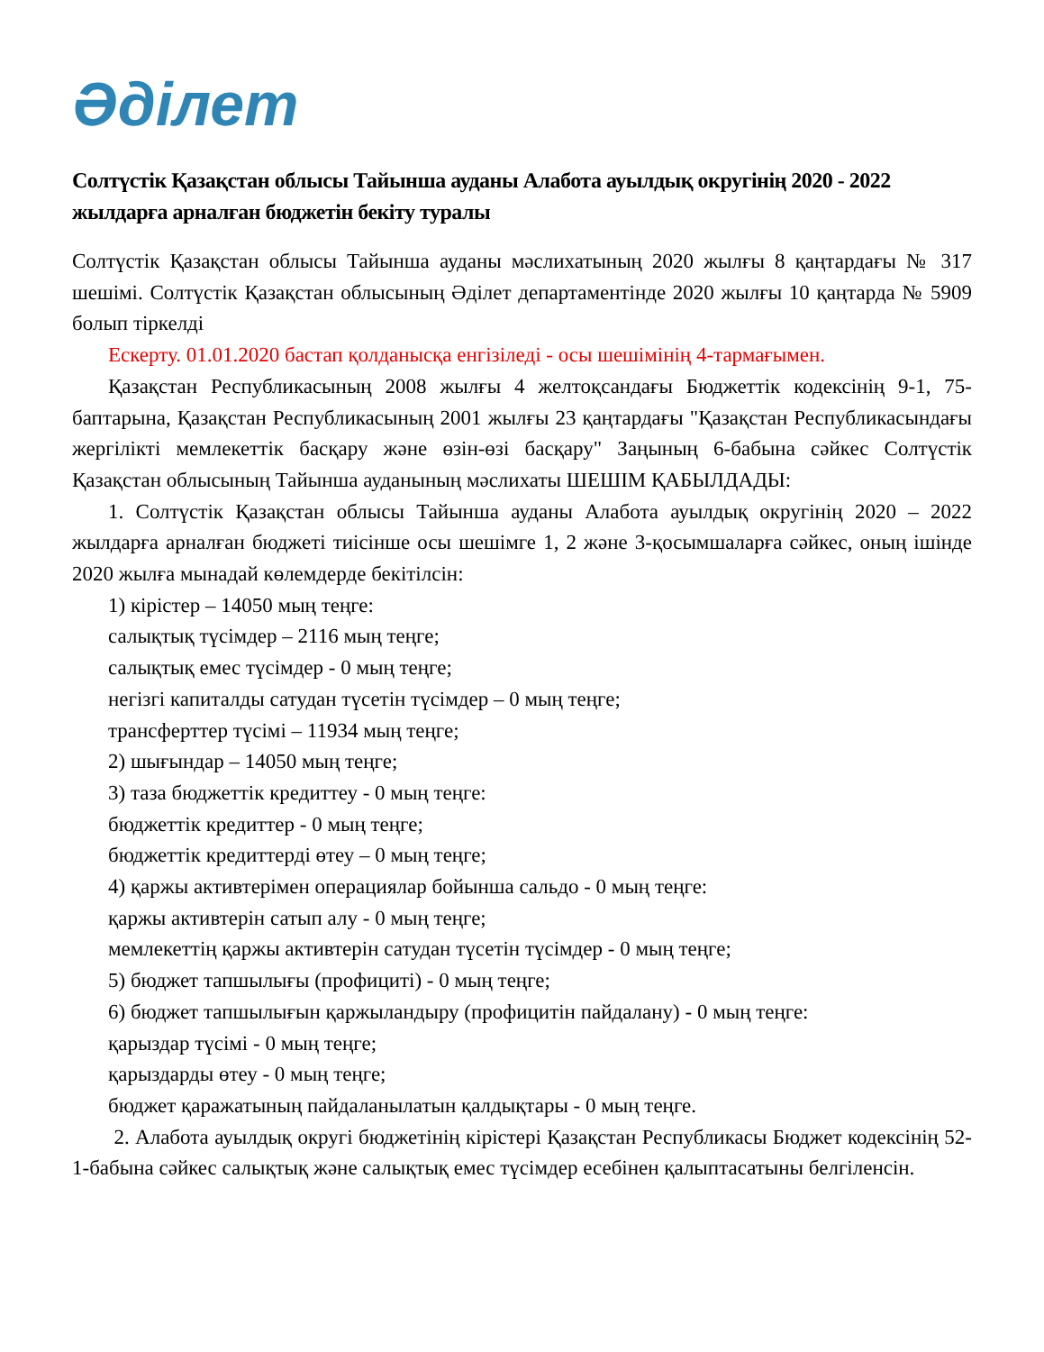Әділет
Солтүстік Қазақстан облысы Тайынша ауданы Алабота ауылдық округінің 2020 - 2022 жылдарға арналған бюджетін бекіту туралы
Солтүстік Қазақстан облысы Тайынша ауданы мәслихатының 2020 жылғы 8 қаңтардағы № 317 шешімі. Солтүстік Қазақстан облысының Әділет департаментінде 2020 жылғы 10 қаңтарда № 5909 болып тіркелді
Ескерту. 01.01.2020 бастап қолданысқа енгізіледі - осы шешімінің 4-тармағымен.
Қазақстан Республикасының 2008 жылғы 4 желтоқсандағы Бюджеттік кодексінің 9-1, 75-баптарына, Қазақстан Республикасының 2001 жылғы 23 қаңтардағы "Қазақстан Республикасындағы жергілікті мемлекеттік басқару және өзін-өзі басқару" Заңының 6-бабына сәйкес Солтүстік Қазақстан облысының Тайынша ауданының мәслихаты ШЕШІМ ҚАБЫЛДАДЫ:
1. Солтүстік Қазақстан облысы Тайынша ауданы Алабота ауылдық округінің 2020 – 2022 жылдарға арналған бюджеті тиісінше осы шешімге 1, 2 және 3-қосымшаларға сәйкес, оның ішінде 2020 жылға мынадай көлемдерде бекітілсін:
1) кірістер – 14050 мың теңге:
салықтық түсімдер – 2116 мың теңге;
салықтық емес түсімдер - 0 мың теңге;
негізгі капиталды сатудан түсетін түсімдер – 0 мың теңге;
трансферттер түсімі – 11934 мың теңге;
2) шығындар – 14050 мың теңге;
3) таза бюджеттік кредиттеу - 0 мың теңге:
бюджеттік кредиттер - 0 мың теңге;
бюджеттік кредиттерді өтеу – 0 мың теңге;
4) қаржы активтерімен операциялар бойынша сальдо - 0 мың теңге:
қаржы активтерін сатып алу - 0 мың теңге;
мемлекеттің қаржы активтерін сатудан түсетін түсімдер - 0 мың теңге;
5) бюджет тапшылығы (профициті) - 0 мың теңге;
6) бюджет тапшылығын қаржыландыру (профицитін пайдалану) - 0 мың теңге:
қарыздар түсімі - 0 мың теңге;
қарыздарды өтеу - 0 мың теңге;
бюджет қаражатының пайдаланылатын қалдықтары - 0 мың теңге.
2. Алабота ауылдық округі бюджетінің кірістері Қазақстан Республикасы Бюджет кодексінің 52-1-бабына сәйкес салықтық және салықтық емес түсімдер есебінен қалыптасатыны белгіленсін.